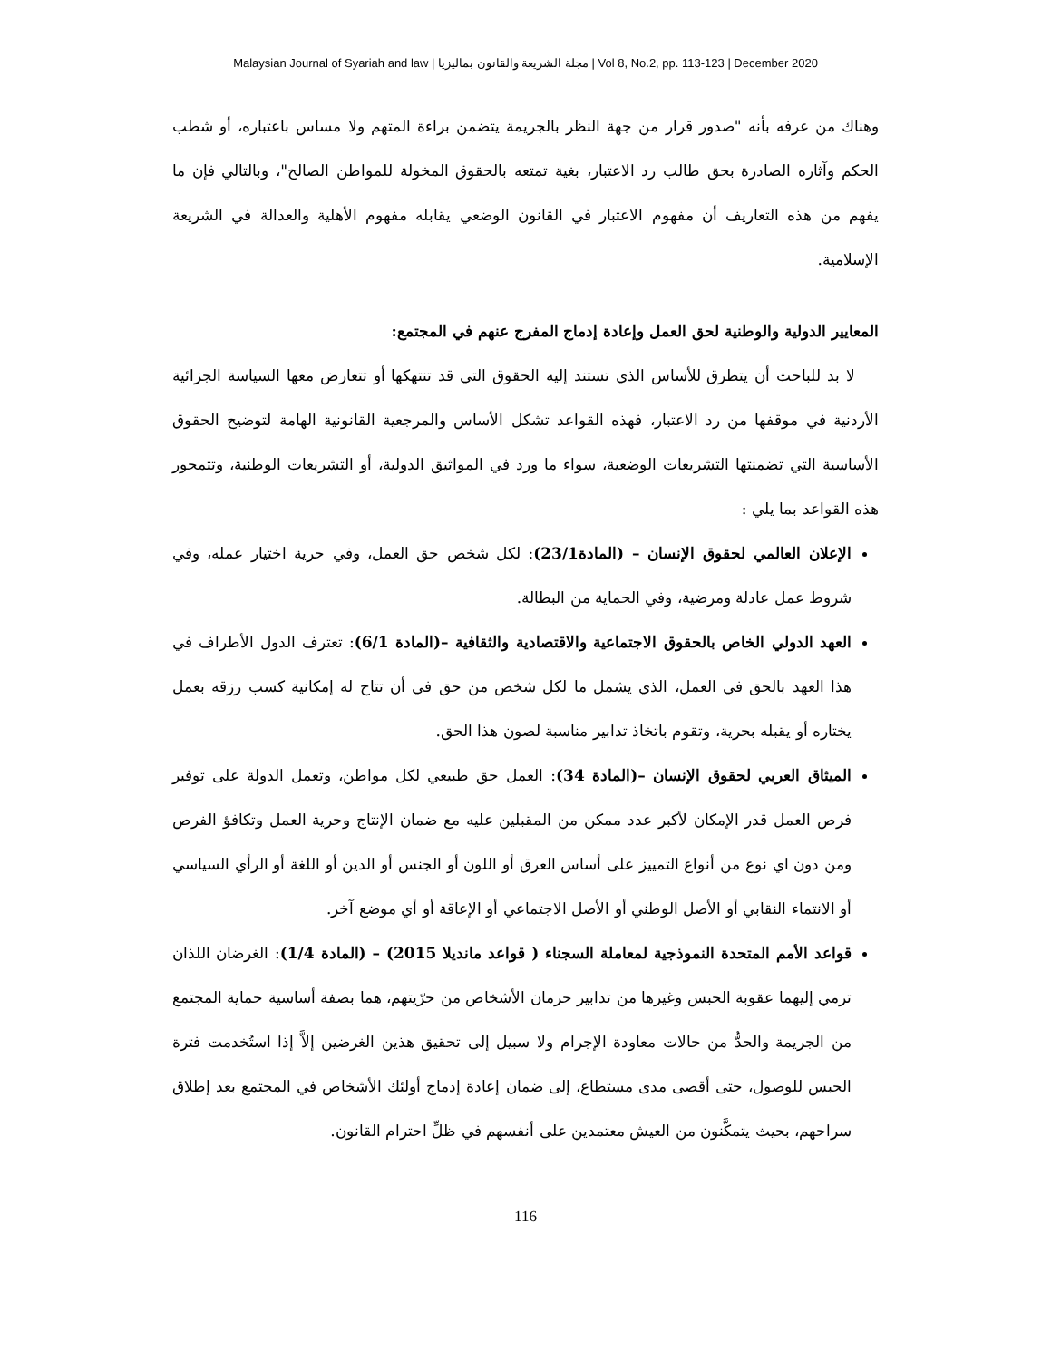Malaysian Journal of Syariah and law | مجلة الشريعة والقانون بماليزيا | Vol 8, No.2, pp. 113-123 | December 2020
وهناك من عرفه بأنه "صدور قرار من جهة النظر بالجريمة يتضمن براءة المتهم ولا مساس باعتباره، أو شطب الحكم وآثاره الصادرة بحق طالب رد الاعتبار، بغية تمتعه بالحقوق المخولة للمواطن الصالح"، وبالتالي فإن ما يفهم من هذه التعاريف أن مفهوم الاعتبار في القانون الوضعي يقابله مفهوم الأهلية والعدالة في الشريعة الإسلامية.
المعايير الدولية والوطنية لحق العمل وإعادة إدماج المفرج عنهم في المجتمع:
لا بد للباحث أن يتطرق للأساس الذي تستند إليه الحقوق التي قد تنتهكها أو تتعارض معها السياسة الجزائية الأردنية في موقفها من رد الاعتبار، فهذه القواعد تشكل الأساس والمرجعية القانونية الهامة لتوضيح الحقوق الأساسية التي تضمنتها التشريعات الوضعية، سواء ما ورد في المواثيق الدولية، أو التشريعات الوطنية، وتتمحور هذه القواعد بما يلي :
الإعلان العالمي لحقوق الإنسان – (المادة23/1): لكل شخص حق العمل، وفي حرية اختيار عمله، وفي شروط عمل عادلة ومرضية، وفي الحماية من البطالة.
العهد الدولي الخاص بالحقوق الاجتماعية والاقتصادية والثقافية –(المادة 6/1): تعترف الدول الأطراف في هذا العهد بالحق في العمل، الذي يشمل ما لكل شخص من حق في أن تتاح له إمكانية كسب رزقه بعمل يختاره أو يقبله بحرية، وتقوم باتخاذ تدابير مناسبة لصون هذا الحق.
الميثاق العربي لحقوق الإنسان –(المادة 34): العمل حق طبيعي لكل مواطن، وتعمل الدولة على توفير فرص العمل قدر الإمكان لأكبر عدد ممكن من المقبلين عليه مع ضمان الإنتاج وحرية العمل وتكافؤ الفرص ومن دون اي نوع من أنواع التمييز على أساس العرق أو اللون أو الجنس أو الدين أو اللغة أو الرأي السياسي أو الانتماء النقابي أو الأصل الوطني أو الأصل الاجتماعي أو الإعاقة أو أي موضع آخر.
قواعد الأمم المتحدة النموذجية لمعاملة السجناء ( قواعد مانديلا 2015) – (المادة 1/4): الغرضان اللذان ترمي إليهما عقوبة الحبس وغيرها من تدابير حرمان الأشخاص من حرّيتهم، هما بصفة أساسية حماية المجتمع من الجريمة والحدُّ من حالات معاودة الإجرام ولا سبيل إلى تحقيق هذين الغرضين إلاَّ إذا استُخدمت فترة الحبس للوصول، حتى أقصى مدى مستطاع، إلى ضمان إعادة إدماج أولئك الأشخاص في المجتمع بعد إطلاق سراحهم، بحيث يتمكَّنون من العيش معتمدين على أنفسهم في ظلِّ احترام القانون.
116